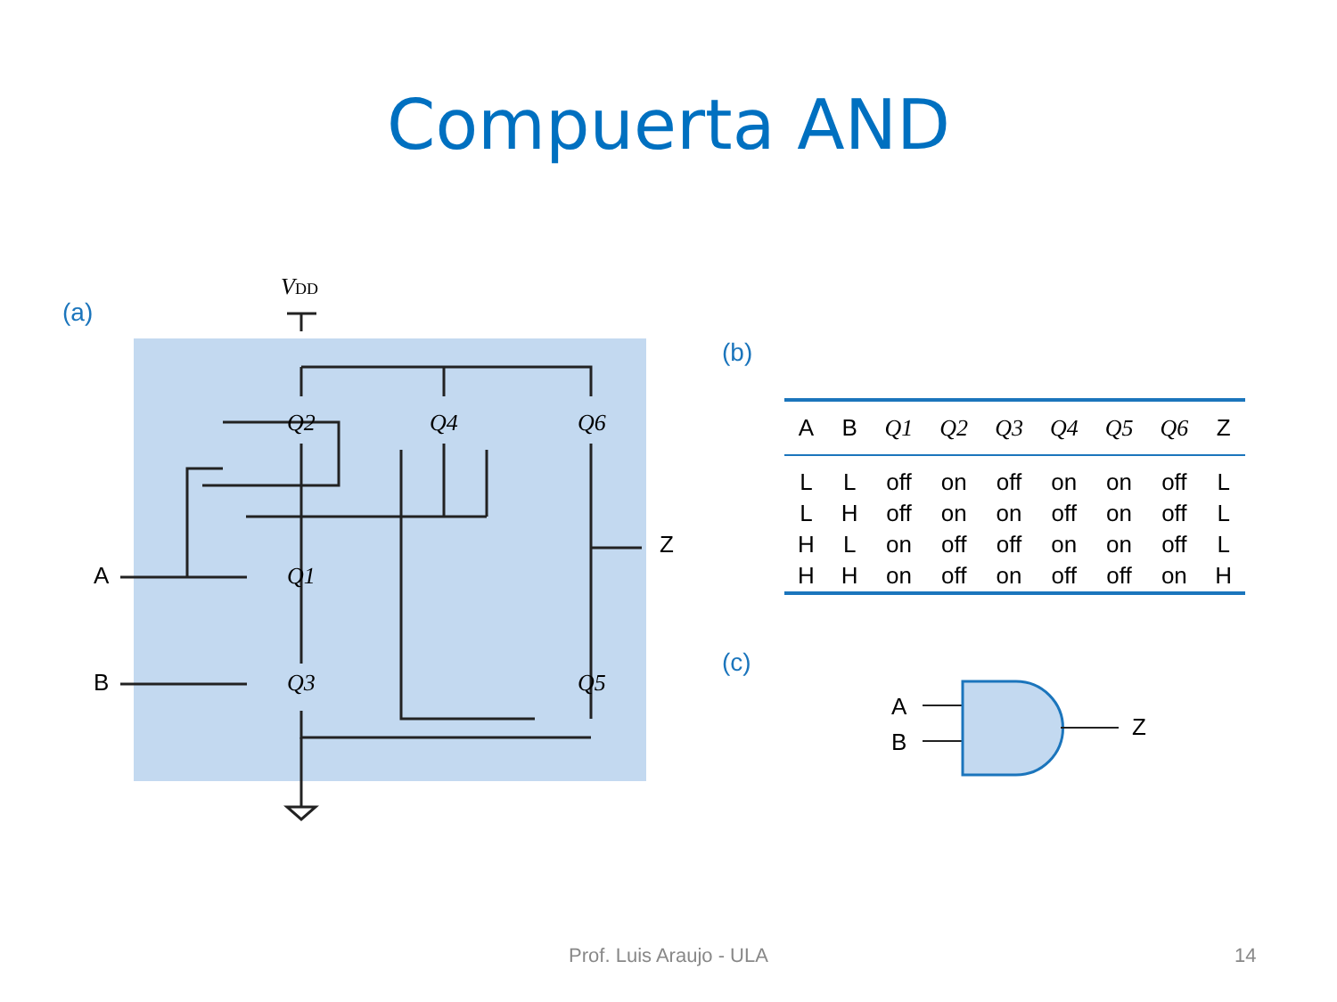Compuerta AND
(a)
VDD
Q2
Q4
Q6
Q1
Q3
Q5
A
B
Z
(b)
| A | B | Q1 | Q2 | Q3 | Q4 | Q5 | Q6 | Z |
| --- | --- | --- | --- | --- | --- | --- | --- | --- |
| L | L | off | on | off | on | on | off | L |
| L | H | off | on | on | off | on | off | L |
| H | L | on | off | off | on | on | off | L |
| H | H | on | off | on | off | off | on | H |
(c)
A
B
Z
Prof. Luis Araujo - ULA 14